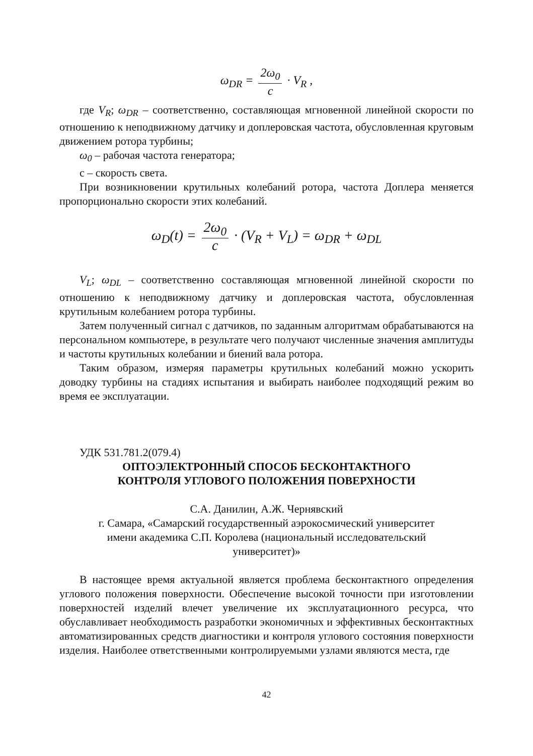ω<sub>DR</sub> = 2ω<sub>0</sub> c · V<sub>R</sub> ,
где V<sub>R</sub>; ω<sub>DR</sub> – соответственно, составляющая мгновенной линейной скорости по отношению к неподвижному датчику и доплеровская частота, обусловленная круговым движением ротора турбины;
ω<sub>0</sub> – рабочая частота генератора;
с – скорость света.
При возникновении крутильных колебаний ротора, частота Доплера меняется пропорционально скорости этих колебаний.
ω<sub>D</sub>(t) = 2ω<sub>0</sub> c · (V<sub>R</sub> + V<sub>L</sub>) = ω<sub>DR</sub> + ω<sub>DL</sub>
V<sub>L</sub>; ω<sub>DL</sub> – соответственно составляющая мгновенной линейной скорости по отношению к неподвижному датчику и доплеровская частота, обусловленная крутильным колебанием ротора турбины.
Затем полученный сигнал с датчиков, по заданным алгоритмам обрабатываются на персональном компьютере, в результате чего получают численные значения амплитуды и частоты крутильных колебании и биений вала ротора.
Таким образом, измеряя параметры крутильных колебаний можно ускорить доводку турбины на стадиях испытания и выбирать наиболее подходящий режим во время ее эксплуатации.
УДК 531.781.2(079.4)
ОПТОЭЛЕКТРОННЫЙ СПОСОБ БЕСКОНТАКТНОГО
КОНТРОЛЯ УГЛОВОГО ПОЛОЖЕНИЯ ПОВЕРХНОСТИ
С.А. Данилин, А.Ж. Чернявский
г. Самара, «Самарский государственный аэрокосмический университет
имени академика С.П. Королева (национальный исследовательский
университет)»
В настоящее время актуальной является проблема бесконтактного определения углового положения поверхности. Обеспечение высокой точности при изготовлении поверхностей изделий влечет увеличение их эксплуатационного ресурса, что обуславливает необходимость разработки экономичных и эффективных бесконтактных автоматизированных средств диагностики и контроля углового состояния поверхности изделия. Наиболее ответственными контролируемыми узлами являются места, где
42